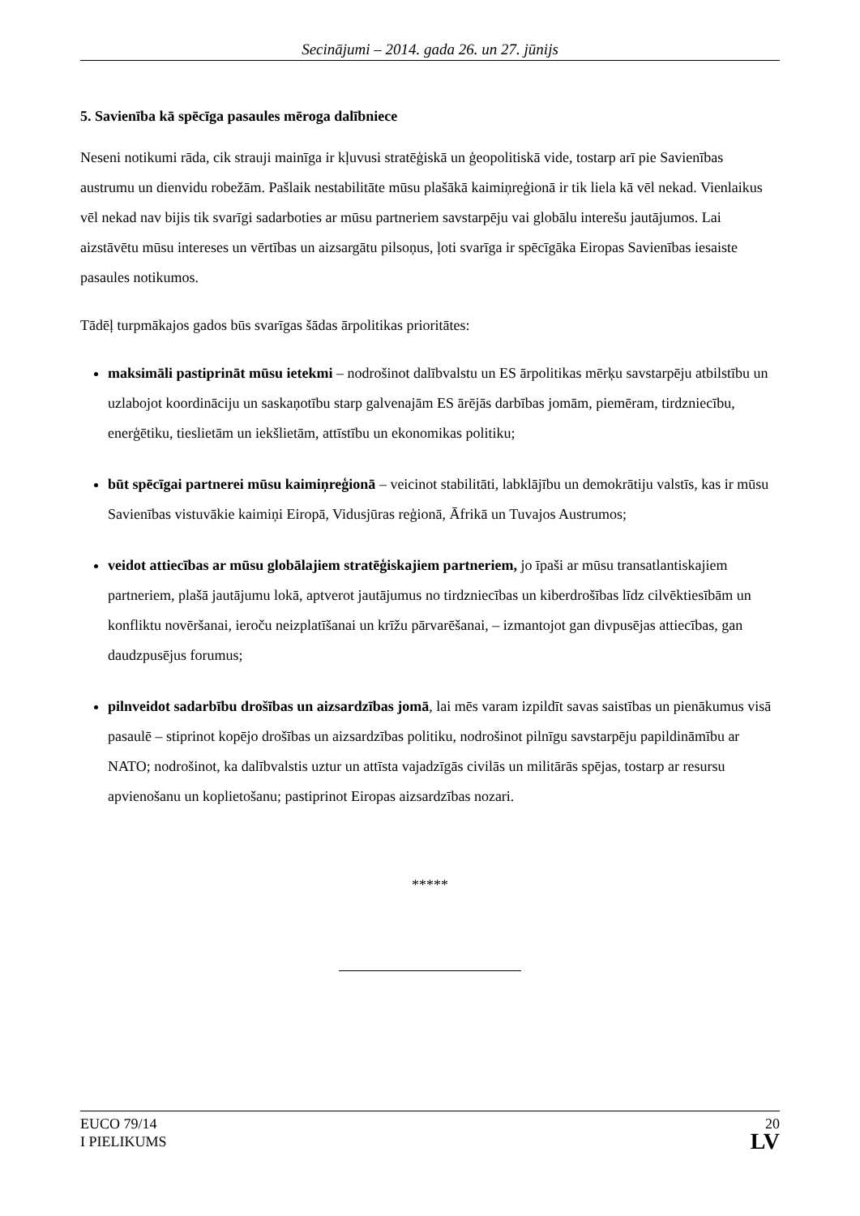Secinājumi – 2014. gada 26. un 27. jūnijs
5. Savienība kā spēcīga pasaules mēroga dalībniece
Neseni notikumi rāda, cik strauji mainīga ir kļuvusi stratēģiskā un ģeopolitiskā vide, tostarp arī pie Savienības austrumu un dienvidu robežām. Pašlaik nestabilitāte mūsu plašākā kaimiņreģionā ir tik liela kā vēl nekad. Vienlaikus vēl nekad nav bijis tik svarīgi sadarboties ar mūsu partneriem savstarpēju vai globālu interešu jautājumos. Lai aizstāvētu mūsu intereses un vērtības un aizsargātu pilsoņus, ļoti svarīga ir spēcīgāka Eiropas Savienības iesaiste pasaules notikumos.
Tādēļ turpmākajos gados būs svarīgas šādas ārpolitikas prioritātes:
maksimāli pastiprināt mūsu ietekmi – nodrošinot dalībvalstu un ES ārpolitikas mērķu savstarpēju atbilstību un uzlabojot koordināciju un saskaņotību starp galvenajām ES ārējās darbības jomām, piemēram, tirdzniecību, enerģētiku, tieslietām un iekšlietām, attīstību un ekonomikas politiku;
būt spēcīgai partnerei mūsu kaimiņreģionā – veicinot stabilitāti, labklājību un demokrātiju valstīs, kas ir mūsu Savienības vistuvākie kaimiņi Eiropā, Vidusjūras reģionā, Āfrikā un Tuvajos Austrumos;
veidot attiecības ar mūsu globālajiem stratēģiskajiem partneriem, jo īpaši ar mūsu transatlantiskajiem partneriem, plašā jautājumu lokā, aptverot jautājumus no tirdzniecības un kiberdrošības līdz cilvēktiesībām un konfliktu novēršanai, ieroču neizplatīšanai un krīžu pārvarēšanai, – izmantojot gan divpusējas attiecības, gan daudzpusējus forumus;
pilnveidot sadarbību drošības un aizsardzības jomā, lai mēs varam izpildīt savas saistības un pienākumus visā pasaulē – stiprinot kopējo drošības un aizsardzības politiku, nodrošinot pilnīgu savstarpēju papildināmību ar NATO; nodrošinot, ka dalībvalstis uztur un attīsta vajadzīgās civilās un militārās spējas, tostarp ar resursu apvienošanu un koplietošanu; pastiprinot Eiropas aizsardzības nozari.
*****
EUCO 79/14
I PIELIKUMS
20
LV